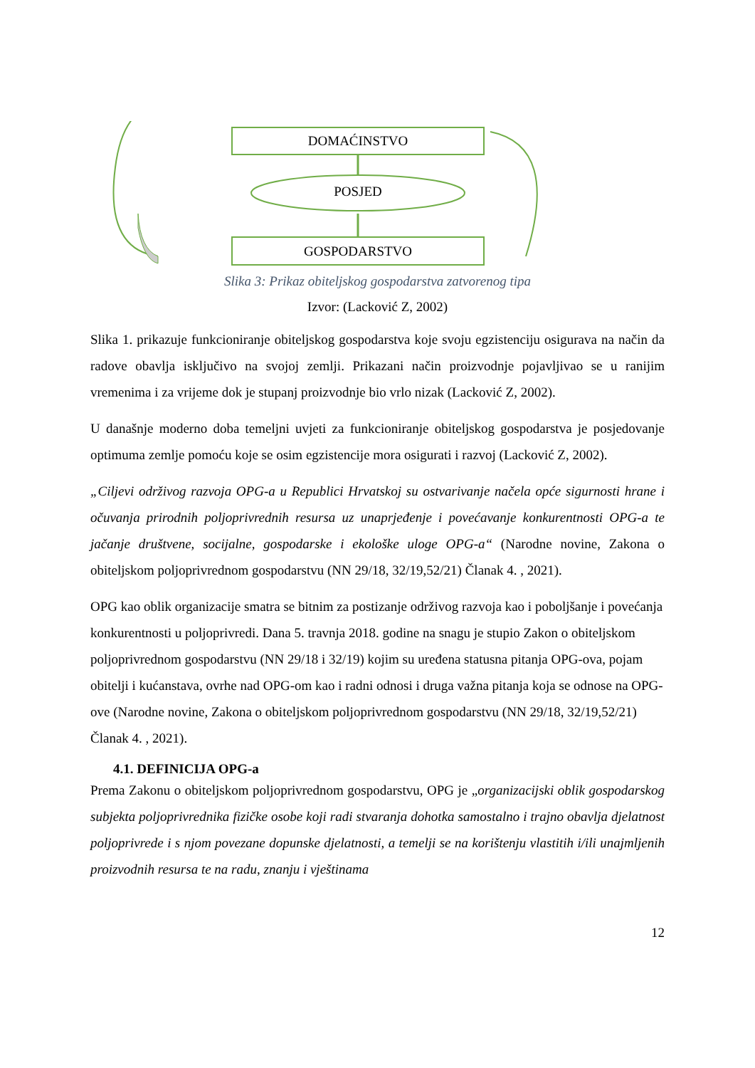DOMAĆINSTVO
POSJED
GOSPODARSTVO
Slika 3: Prikaz obiteljskog gospodarstva zatvorenog tipa
Izvor: (Lacković Z, 2002)
Slika 1. prikazuje funkcioniranje obiteljskog gospodarstva koje svoju egzistenciju osigurava na način da radove obavlja isključivo na svojoj zemlji. Prikazani način proizvodnje pojavljivao se u ranijim vremenima i za vrijeme dok je stupanj proizvodnje bio vrlo nizak (Lacković Z, 2002).
U današnje moderno doba temeljni uvjeti za funkcioniranje obiteljskog gospodarstva je posjedovanje optimuma zemlje pomoću koje se osim egzistencije mora osigurati i razvoj (Lacković Z, 2002).
„Ciljevi održivog razvoja OPG-a u Republici Hrvatskoj su ostvarivanje načela opće sigurnosti hrane i očuvanja prirodnih poljoprivrednih resursa uz unaprjeđenje i povećavanje konkurentnosti OPG-a te jačanje društvene, socijalne, gospodarske i ekološke uloge OPG-a“ (Narodne novine, Zakona o obiteljskom poljoprivrednom gospodarstvu (NN 29/18, 32/19,52/21) Članak 4. , 2021).
OPG kao oblik organizacije smatra se bitnim za postizanje održivog razvoja kao i poboljšanje i povećanja konkurentnosti u poljoprivredi. Dana 5. travnja 2018. godine na snagu je stupio Zakon o obiteljskom poljoprivrednom gospodarstvu (NN 29/18 i 32/19) kojim su uređena statusna pitanja OPG-ova, pojam obitelji i kućanstava, ovrhe nad OPG-om kao i radni odnosi i druga važna pitanja koja se odnose na OPG-ove (Narodne novine, Zakona o obiteljskom poljoprivrednom gospodarstvu (NN 29/18, 32/19,52/21) Članak 4. , 2021).
4.1. DEFINICIJA OPG-a
Prema Zakonu o obiteljskom poljoprivrednom gospodarstvu, OPG je „organizacijski oblik gospodarskog subjekta poljoprivrednika fizičke osobe koji radi stvaranja dohotka samostalno i trajno obavlja djelatnost poljoprivrede i s njom povezane dopunske djelatnosti, a temelji se na korištenju vlastitih i/ili unajmljenih proizvodnih resursa te na radu, znanju i vještinama
12